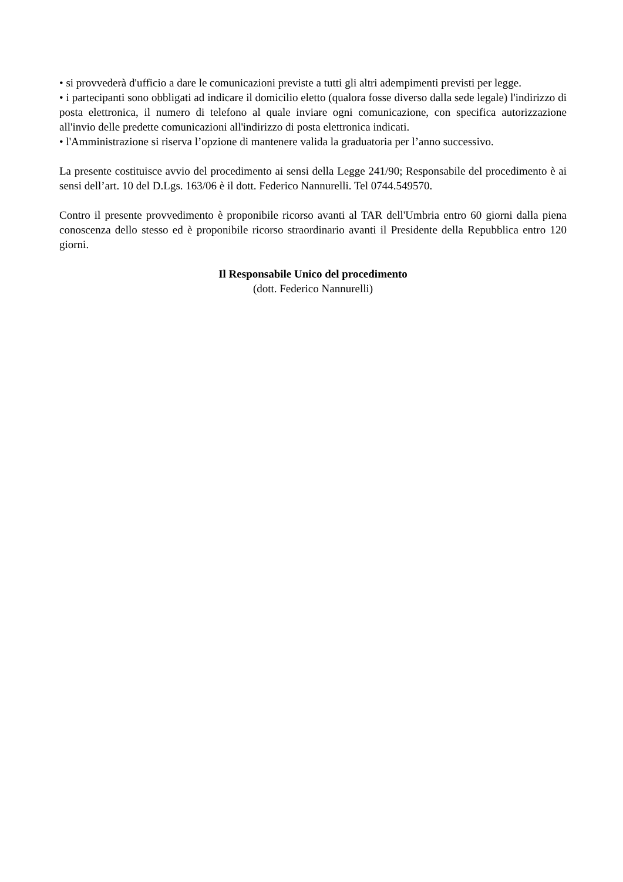• si provvederà d'ufficio a dare le comunicazioni previste a tutti gli altri adempimenti previsti per legge.
• i partecipanti sono obbligati ad indicare il domicilio eletto (qualora fosse diverso dalla sede legale) l'indirizzo di posta elettronica, il numero di telefono al quale inviare ogni comunicazione, con specifica autorizzazione all'invio delle predette comunicazioni all'indirizzo di posta elettronica indicati.
• l'Amministrazione si riserva l’opzione di mantenere valida la graduatoria per l’anno successivo.
La presente costituisce avvio del procedimento ai sensi della Legge 241/90; Responsabile del procedimento è ai sensi dell’art. 10 del D.Lgs. 163/06 è il dott. Federico Nannurelli. Tel 0744.549570.
Contro il presente provvedimento è proponibile ricorso avanti al TAR dell'Umbria entro 60 giorni dalla piena conoscenza dello stesso ed è proponibile ricorso straordinario avanti il Presidente della Repubblica entro 120 giorni.
Il Responsabile Unico del procedimento
(dott. Federico Nannurelli)